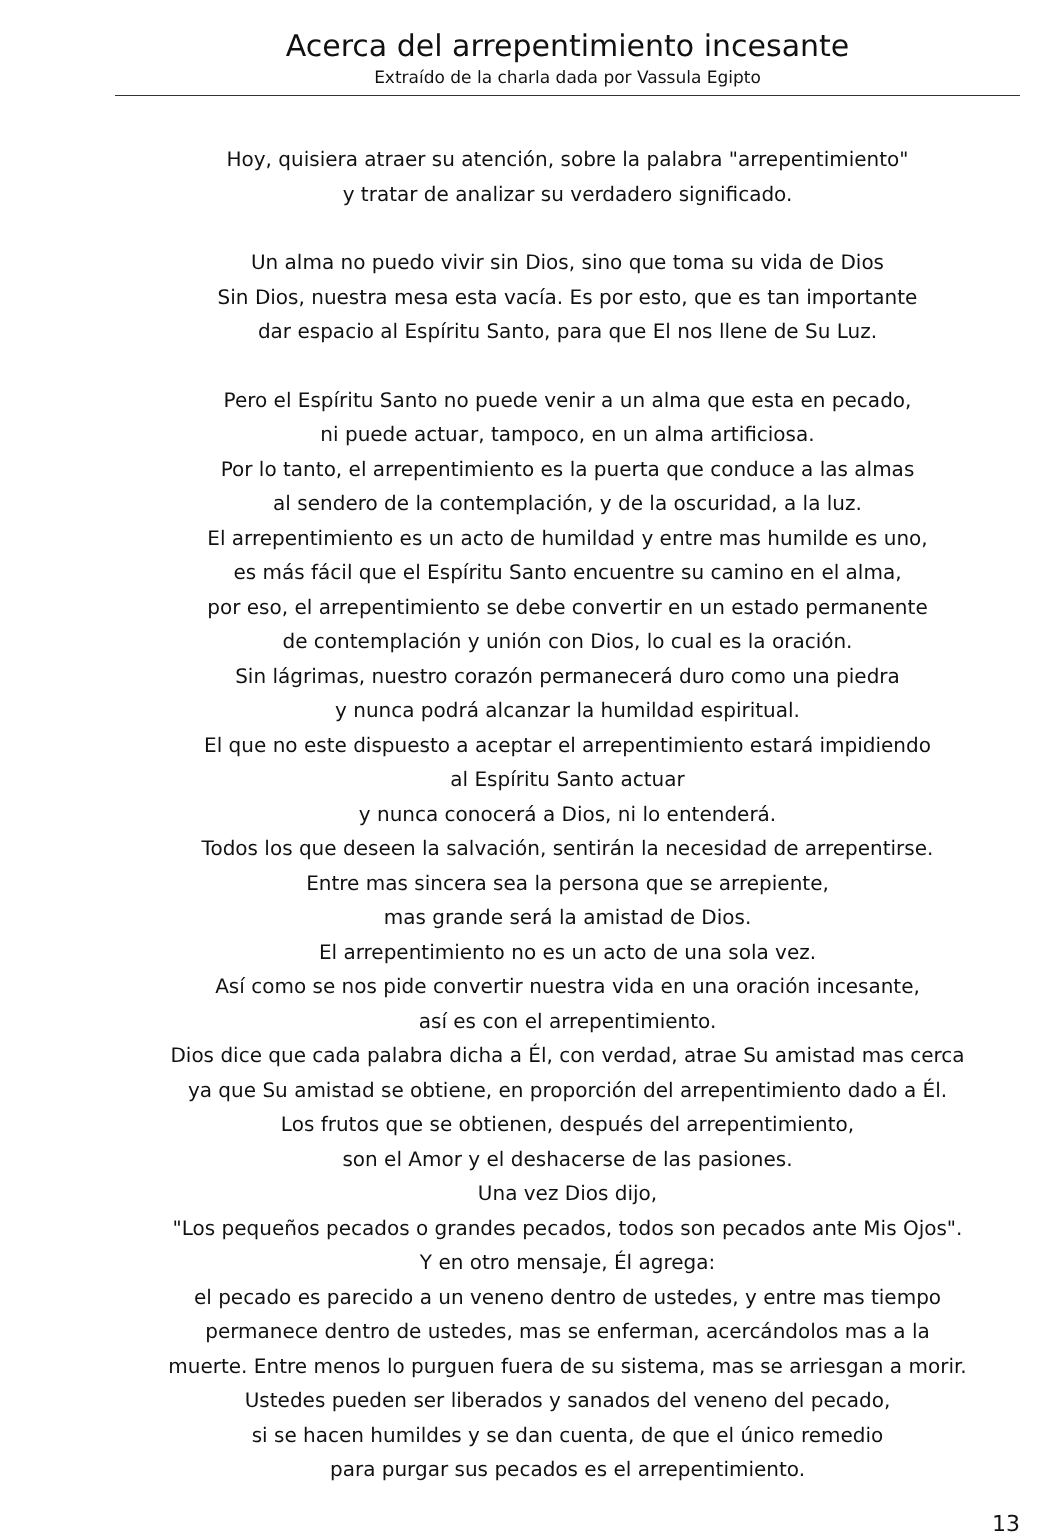Acerca del arrepentimiento incesante
Extraído de la charla dada por Vassula Egipto
Hoy, quisiera atraer su atención, sobre la palabra "arrepentimiento"
y tratar de analizar su verdadero significado.
Un alma no puedo vivir sin Dios, sino que toma su vida de Dios
Sin Dios, nuestra mesa esta vacía. Es por esto, que es tan importante
dar espacio al Espíritu Santo, para que El nos llene de Su Luz.
Pero el Espíritu Santo no puede venir a un alma que esta en pecado,
ni puede actuar, tampoco, en un alma artificiosa.
Por lo tanto, el arrepentimiento es la puerta que conduce a las almas
al sendero de la contemplación, y de la oscuridad, a la luz.
El arrepentimiento es un acto de humildad y entre mas humilde es uno,
es más fácil que el Espíritu Santo encuentre su camino en el alma,
por eso, el arrepentimiento se debe convertir en un estado permanente
de contemplación y unión con Dios, lo cual es la oración.
Sin lágrimas, nuestro corazón permanecerá duro como una piedra
y nunca podrá alcanzar la humildad espiritual.
El que no este dispuesto a aceptar el arrepentimiento estará impidiendo
al Espíritu Santo actuar
y nunca conocerá a Dios, ni lo entenderá.
Todos los que deseen la salvación, sentirán la necesidad de arrepentirse.
Entre mas sincera sea la persona que se arrepiente,
mas grande será la amistad de Dios.
El arrepentimiento no es un acto de una sola vez.
Así como se nos pide convertir nuestra vida en una oración incesante,
así es con el arrepentimiento.
Dios dice que cada palabra dicha a Él, con verdad, atrae Su amistad mas cerca
ya que Su amistad se obtiene, en proporción del arrepentimiento dado a Él.
Los frutos que se obtienen, después del arrepentimiento,
son el Amor y el deshacerse de las pasiones.
Una vez Dios dijo,
"Los pequeños pecados o grandes pecados, todos son pecados ante Mis Ojos".
Y en otro mensaje, Él agrega:
el pecado es parecido a un veneno dentro de ustedes, y entre mas tiempo
permanece dentro de ustedes, mas se enferman, acercándolos mas a la
muerte. Entre menos lo purguen fuera de su sistema, mas se arriesgan a morir.
Ustedes pueden ser liberados y sanados del veneno del pecado,
si se hacen humildes y se dan cuenta, de que el único remedio
para purgar sus pecados es el arrepentimiento.
13